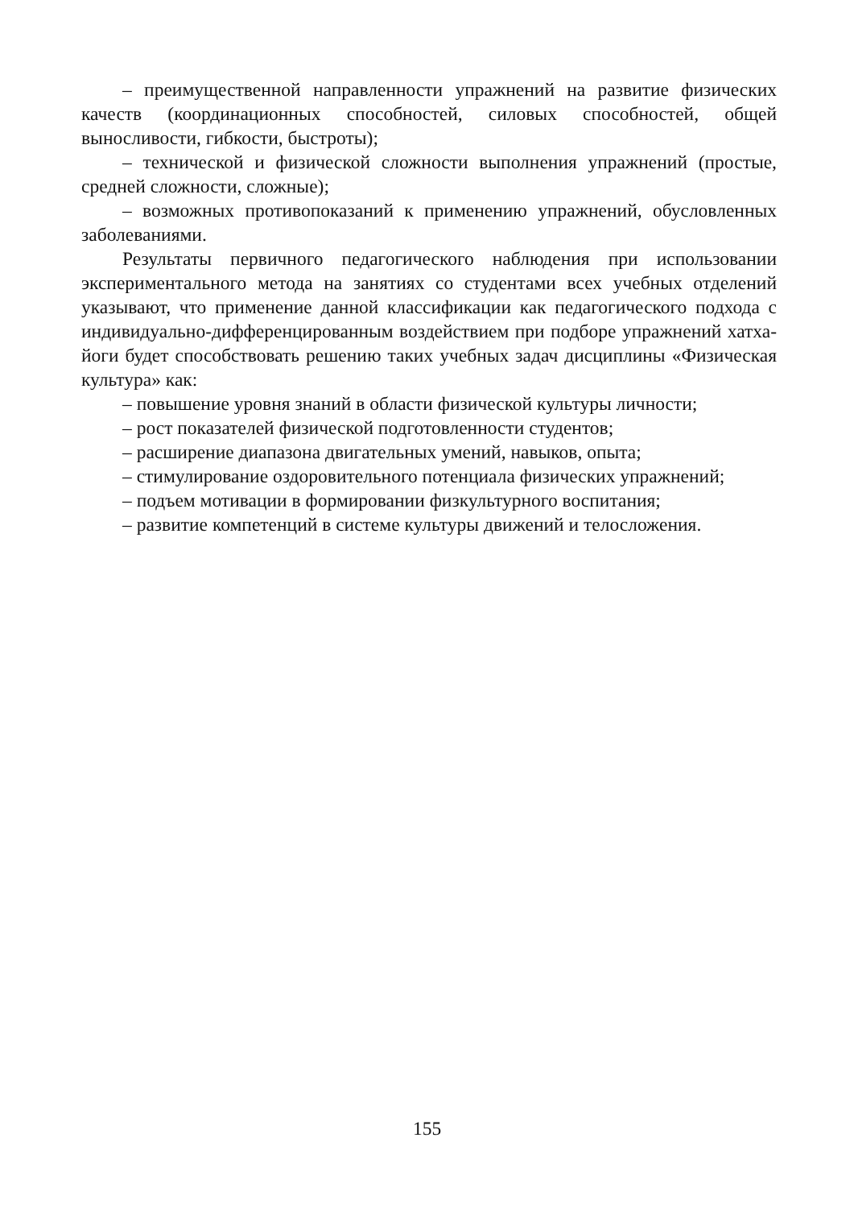– преимущественной направленности упражнений на развитие физических качеств (координационных способностей, силовых способностей, общей выносливости, гибкости, быстроты);
– технической и физической сложности выполнения упражнений (простые, средней сложности, сложные);
– возможных противопоказаний к применению упражнений, обусловленных заболеваниями.
Результаты первичного педагогического наблюдения при использовании экспериментального метода на занятиях со студентами всех учебных отделений указывают, что применение данной классификации как педагогического подхода с индивидуально-дифференцированным воздействием при подборе упражнений хатха-йоги будет способствовать решению таких учебных задач дисциплины «Физическая культура» как:
– повышение уровня знаний в области физической культуры личности;
– рост показателей физической подготовленности студентов;
– расширение диапазона двигательных умений, навыков, опыта;
– стимулирование оздоровительного потенциала физических упражнений;
– подъем мотивации в формировании физкультурного воспитания;
– развитие компетенций в системе культуры движений и телосложения.
155